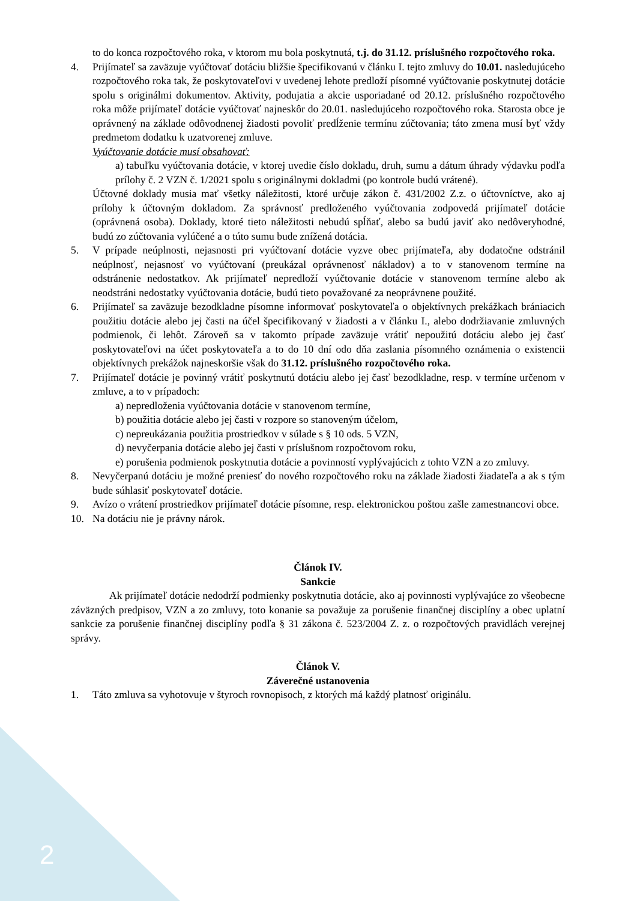2
to do konca rozpočtového roka, v ktorom mu bola poskytnutá, t.j. do 31.12. príslušného rozpočtového roka.
4. Prijímateľ sa zaväzuje vyúčtovať dotáciu bližšie špecifikovanú v článku I. tejto zmluvy do 10.01. nasledujúceho rozpočtového roka tak, že poskytovateľovi v uvedenej lehote predloží písomné vyúčtovanie poskytnutej dotácie spolu s originálmi dokumentov. Aktivity, podujatia a akcie usporiadané od 20.12. príslušného rozpočtového roka môže prijímateľ dotácie vyúčtovať najneskôr do 20.01. nasledujúceho rozpočtového roka. Starosta obce je oprávnený na základe odôvodnenej žiadosti povoliť predĺženie termínu zúčtovania; táto zmena musí byť vždy predmetom dodatku k uzatvorenej zmluve.
Vyúčtovanie dotácie musí obsahovať:
a) tabuľku vyúčtovania dotácie, v ktorej uvedie číslo dokladu, druh, sumu a dátum úhrady výdavku podľa prílohy č. 2 VZN č. 1/2021 spolu s originálnymi dokladmi (po kontrole budú vrátené).
Účtovné doklady musia mať všetky náležitosti, ktoré určuje zákon č. 431/2002 Z.z. o účtovníctve, ako aj prílohy k účtovným dokladom. Za správnosť predloženého vyúčtovania zodpovedá prijímateľ dotácie (oprávnená osoba). Doklady, ktoré tieto náležitosti nebudú spĺňať, alebo sa budú javiť ako nedôveryhodné, budú zo zúčtovania vylúčené a o túto sumu bude znížená dotácia.
5. V prípade neúplnosti, nejasnosti pri vyúčtovaní dotácie vyzve obec prijímateľa, aby dodatočne odstránil neúplnosť, nejasnosť vo vyúčtovaní (preukázal oprávnenosť nákladov) a to v stanovenom termíne na odstránenie nedostatkov. Ak prijímateľ nepredloží vyúčtovanie dotácie v stanovenom termíne alebo ak neodstráni nedostatky vyúčtovania dotácie, budú tieto považované za neoprávnene použité.
6. Prijímateľ sa zaväzuje bezodkladne písomne informovať poskytovateľa o objektívnych prekážkach brániacich použitiu dotácie alebo jej časti na účel špecifikovaný v žiadosti a v článku I., alebo dodržiavanie zmluvných podmienok, či lehôt. Zároveň sa v takomto prípade zaväzuje vrátiť nepoužitú dotáciu alebo jej časť poskytovateľovi na účet poskytovateľa a to do 10 dní odo dňa zaslania písomného oznámenia o existencii objektívnych prekážok najneskoršie však do 31.12. príslušného rozpočtového roka.
7. Prijímateľ dotácie je povinný vrátiť poskytnutú dotáciu alebo jej časť bezodkladne, resp. v termíne určenom v zmluve, a to v prípadoch:
a) nepredloženia vyúčtovania dotácie v stanovenom termíne,
b) použitia dotácie alebo jej časti v rozpore so stanoveným účelom,
c) nepreukázania použitia prostriedkov v súlade s § 10 ods. 5 VZN,
d) nevyčerpania dotácie alebo jej časti v príslušnom rozpočtovom roku,
e) porušenia podmienok poskytnutia dotácie a povinností vyplývajúcich z tohto VZN a zo zmluvy.
8. Nevyčerpanú dotáciu je možné preniesť do nového rozpočtového roku na základe žiadosti žiadateľa a ak s tým bude súhlasiť poskytovateľ dotácie.
9. Avízo o vrátení prostriedkov prijímateľ dotácie písomne, resp. elektronickou poštou zašle zamestnancovi obce.
10. Na dotáciu nie je právny nárok.
Článok IV.
Sankcie
Ak prijímateľ dotácie nedodrží podmienky poskytnutia dotácie, ako aj povinnosti vyplývajúce zo všeobecne záväzných predpisov, VZN a zo zmluvy, toto konanie sa považuje za porušenie finančnej disciplíny a obec uplatní sankcie za porušenie finančnej disciplíny podľa § 31 zákona č. 523/2004 Z. z. o rozpočtových pravidlách verejnej správy.
Článok V.
Záverečné ustanovenia
1. Táto zmluva sa vyhotovuje v štyroch rovnopisoch, z ktorých má každý platnosť originálu.